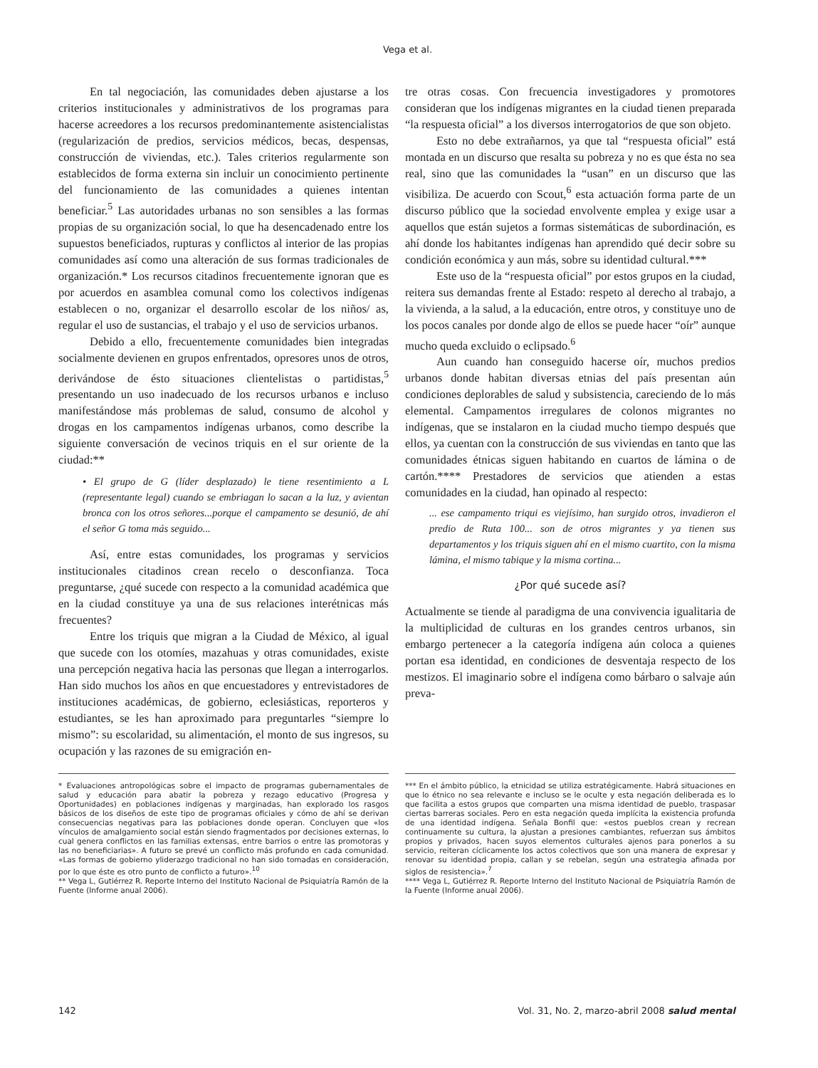Vega et al.
En tal negociación, las comunidades deben ajustarse a los criterios institucionales y administrativos de los programas para hacerse acreedores a los recursos predominantemente asistencialistas (regularización de predios, servicios médicos, becas, despensas, construcción de viviendas, etc.). Tales criterios regularmente son establecidos de forma externa sin incluir un conocimiento pertinente del funcionamiento de las comunidades a quienes intentan beneficiar.<sup>5</sup> Las autoridades urbanas no son sensibles a las formas propias de su organización social, lo que ha desencadenado entre los supuestos beneficiados, rupturas y conflictos al interior de las propias comunidades así como una alteración de sus formas tradicionales de organización.* Los recursos citadinos frecuentemente ignoran que es por acuerdos en asamblea comunal como los colectivos indígenas establecen o no, organizar el desarrollo escolar de los niños/ as, regular el uso de sustancias, el trabajo y el uso de servicios urbanos.
Debido a ello, frecuentemente comunidades bien integradas socialmente devienen en grupos enfrentados, opresores unos de otros, derivándose de ésto situaciones clientelistas o partidistas,<sup>5</sup> presentando un uso inadecuado de los recursos urbanos e incluso manifestándose más problemas de salud, consumo de alcohol y drogas en los campamentos indígenas urbanos, como describe la siguiente conversación de vecinos triquis en el sur oriente de la ciudad:**
• El grupo de G (líder desplazado) le tiene resentimiento a L (representante legal) cuando se embriagan lo sacan a la luz, y avientan bronca con los otros señores...porque el campamento se desunió, de ahí el señor G toma más seguido...
Así, entre estas comunidades, los programas y servicios institucionales citadinos crean recelo o desconfianza. Toca preguntarse, ¿qué sucede con respecto a la comunidad académica que en la ciudad constituye ya una de sus relaciones interétnicas más frecuentes?
Entre los triquis que migran a la Ciudad de México, al igual que sucede con los otomíes, mazahuas y otras comunidades, existe una percepción negativa hacia las personas que llegan a interrogarlos. Han sido muchos los años en que encuestadores y entrevistadores de instituciones académicas, de gobierno, eclesiásticas, reporteros y estudiantes, se les han aproximado para preguntarles “siempre lo mismo”: su escolaridad, su alimentación, el monto de sus ingresos, su ocupación y las razones de su emigración en-
tre otras cosas. Con frecuencia investigadores y promotores consideran que los indígenas migrantes en la ciudad tienen preparada “la respuesta oficial” a los diversos interrogatorios de que son objeto.
Esto no debe extrañarnos, ya que tal “respuesta oficial” está montada en un discurso que resalta su pobreza y no es que ésta no sea real, sino que las comunidades la “usan” en un discurso que las visibiliza. De acuerdo con Scout,<sup>6</sup> esta actuación forma parte de un discurso público que la sociedad envolvente emplea y exige usar a aquellos que están sujetos a formas sistemáticas de subordinación, es ahí donde los habitantes indígenas han aprendido qué decir sobre su condición económica y aun más, sobre su identidad cultural.***
Este uso de la “respuesta oficial” por estos grupos en la ciudad, reitera sus demandas frente al Estado: respeto al derecho al trabajo, a la vivienda, a la salud, a la educación, entre otros, y constituye uno de los pocos canales por donde algo de ellos se puede hacer “oír” aunque mucho queda excluido o eclipsado.<sup>6</sup>
Aun cuando han conseguido hacerse oír, muchos predios urbanos donde habitan diversas etnias del país presentan aún condiciones deplorables de salud y subsistencia, careciendo de lo más elemental. Campamentos irregulares de colonos migrantes no indígenas, que se instalaron en la ciudad mucho tiempo después que ellos, ya cuentan con la construcción de sus viviendas en tanto que las comunidades étnicas siguen habitando en cuartos de lámina o de cartón.**** Prestadores de servicios que atienden a estas comunidades en la ciudad, han opinado al respecto:
... ese campamento triqui es viejísimo, han surgido otros, invadieron el predio de Ruta 100... son de otros migrantes y ya tienen sus departamentos y los triquis siguen ahí en el mismo cuartito, con la misma lámina, el mismo tabique y la misma cortina...
¿Por qué sucede así?
Actualmente se tiende al paradigma de una convivencia igualitaria de la multiplicidad de culturas en los grandes centros urbanos, sin embargo pertenecer a la categoría indígena aún coloca a quienes portan esa identidad, en condiciones de desventaja respecto de los mestizos. El imaginario sobre el indígena como bárbaro o salvaje aún preva-
* Evaluaciones antropológicas sobre el impacto de programas gubernamentales de salud y educación para abatir la pobreza y rezago educativo (Progresa y Oportunidades) en poblaciones indígenas y marginadas, han explorado los rasgos básicos de los diseños de este tipo de programas oficiales y cómo de ahí se derivan consecuencias negativas para las poblaciones donde operan. Concluyen que «los vínculos de amalgamiento social están siendo fragmentados por decisiones externas, lo cual genera conflictos en las familias extensas, entre barrios o entre las promotoras y las no beneficiarias». A futuro se prevé un conflicto más profundo en cada comunidad. «Las formas de gobierno yliderazgo tradicional no han sido tomadas en consideración, por lo que éste es otro punto de conflicto a futuro».<sup>10</sup>
** Vega L, Gutiérrez R. Reporte Interno del Instituto Nacional de Psiquiatría Ramón de la Fuente (Informe anual 2006).
*** En el ámbito público, la etnicidad se utiliza estratégicamente. Habrá situaciones en que lo étnico no sea relevante e incluso se le oculte y esta negación deliberada es lo que facilita a estos grupos que comparten una misma identidad de pueblo, traspasar ciertas barreras sociales. Pero en esta negación queda implícita la existencia profunda de una identidad indígena. Señala Bonfil que: «estos pueblos crean y recrean continuamente su cultura, la ajustan a presiones cambiantes, refuerzan sus ámbitos propios y privados, hacen suyos elementos culturales ajenos para ponerlos a su servicio, reiteran cíclicamente los actos colectivos que son una manera de expresar y renovar su identidad propia, callan y se rebelan, según una estrategia afinada por siglos de resistencia».<sup>7</sup>
**** Vega L, Gutiérrez R. Reporte Interno del Instituto Nacional de Psiquiatría Ramón de la Fuente (Informe anual 2006).
142 Vol. 31, No. 2, marzo-abril 2008 salud mental